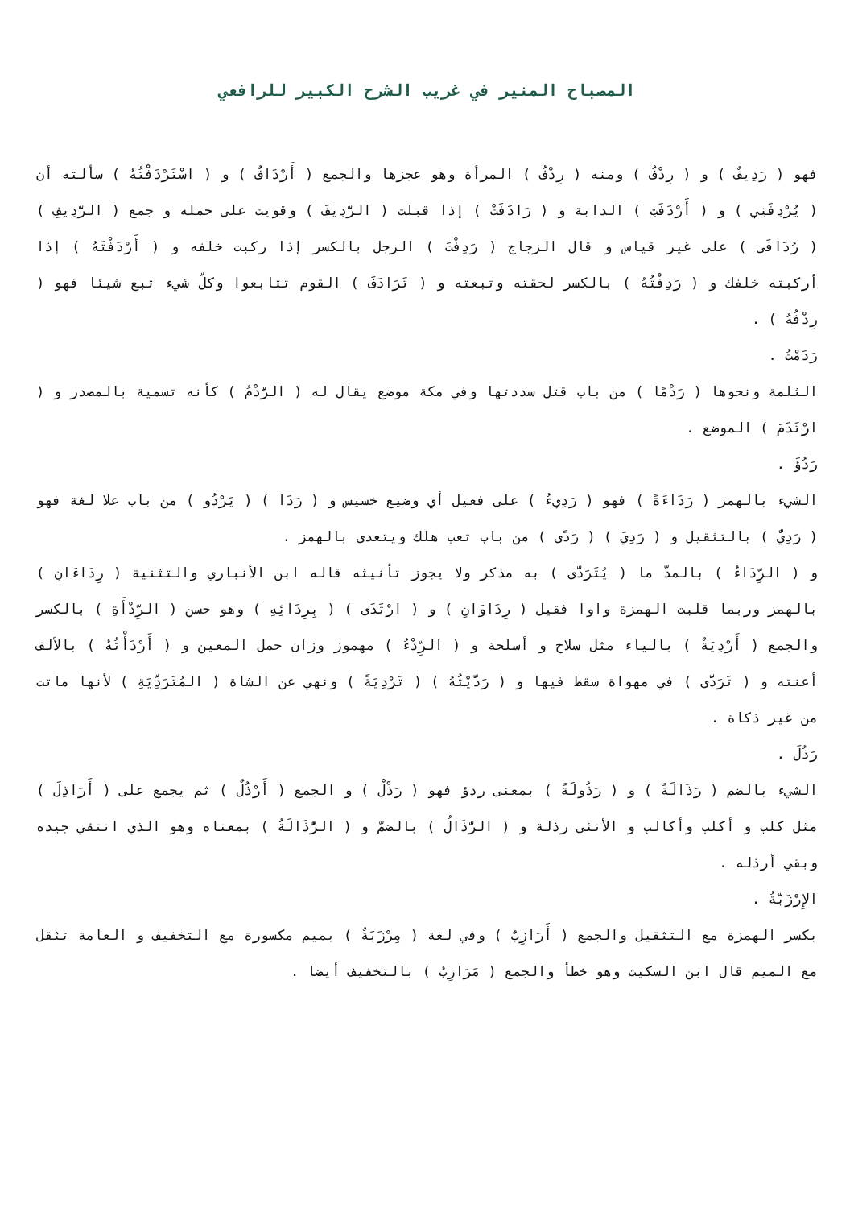المصباح المنير في غريب الشرح الكبير للرافعي
فهو ( رَدِيفٌ ) و ( رِدْفُ ) ومنه ( رِدْفُ ) المرأة وهو عجزها والجمع ( أَرْدَافٌ ) و ( اسْتَرْدَفْتُهُ ) سألته أن ( يُرْدِفَنِي ) و ( أَرْدَفَتِ ) الدابة و ( رَادَفَتْ ) إذا قبلت ( الرَّدِيفَ ) وقويت على حمله و جمع ( الرَّدِيفِ ) ( رُدَافَى ) على غير قياس و قال الزجاج ( رَدِفْتَ ) الرجل بالكسر إذا ركبت خلفه و ( أَرْدَفْتَهُ ) إذا أركبته خلفك و ( رَدِفْتُهُ ) بالكسر لحقته وتبعته و ( تَرَادَفَ ) القوم تتابعوا وكلّ شيء تبع شيئا فهو ( رِدْفُهُ ) .
رَدَمْتُ .
الثلمة ونحوها ( رَدْمًا ) من باب قتل سددتها وفي مكة موضع يقال له ( الرَّدْمُ ) كأنه تسمية بالمصدر و ( ارْتَدَمَ ) الموضع .
رَدُؤَ .
الشيء بالهمز ( رَدَاءَةً ) فهو ( رَدِيءٌ ) على فعيل أي وضيع خسيس و ( رَدَا ) ( يَرْدُو ) من باب علا لغة فهو ( رَدِيٌّ ) بالتثقيل و ( رَدِيَ ) ( رَدًى ) من باب تعب هلك ويتعدى بالهمز .
و ( الرِّدَاءُ ) بالمدّ ما ( يُتَرَدَّى ) به مذكر ولا يجوز تأنيثه قاله ابن الأنباري والتثنية ( رِدَاءَانِ ) بالهمز وربما قلبت الهمزة واوا فقيل ( رِدَاوَانِ ) و ( ارْتَدَى ) ( بِرِدَائِهِ ) وهو حسن ( الرِّدْأَةِ ) بالكسر والجمع ( أَرْدِيَةٌ ) بالياء مثل سلاح و أسلحة و ( الرِّدْءُ ) مهموز وزان حمل المعين و ( أَرْدَأْتُهُ ) بالألف أعنته و ( تَرَدَّى ) في مهواة سقط فيها و ( رَدَّيْتُهُ ) ( تَرْدِيَةً ) ونهي عن الشاة ( المُتَرَدِّيَةِ ) لأنها ماتت من غير ذكاة .
رَذُلَ .
الشيء بالضم ( رَذَالَةً ) و ( رَذُولَةً ) بمعنى ردؤ فهو ( رَذْلْ ) و الجمع ( أَرْذُلٌ ) ثم يجمع على ( أَرَاذِلَ ) مثل كلب و أكلب وأكالب و الأنثى رذلة و ( الرُّذَالُ ) بالضمّ و ( الرُّذَالَةُ ) بمعناه وهو الذي انتقي جيده وبقي أرذله .
الإِرْزَبَّةُ .
بكسر الهمزة مع التثقيل والجمع ( أَرَازِبٌ ) وفي لغة ( مِرْزَبَةٌ ) بميم مكسورة مع التخفيف و العامة تثقل مع الميم قال ابن السكيت وهو خطأ والجمع ( مَرَازِبُ ) بالتخفيف أيضا .